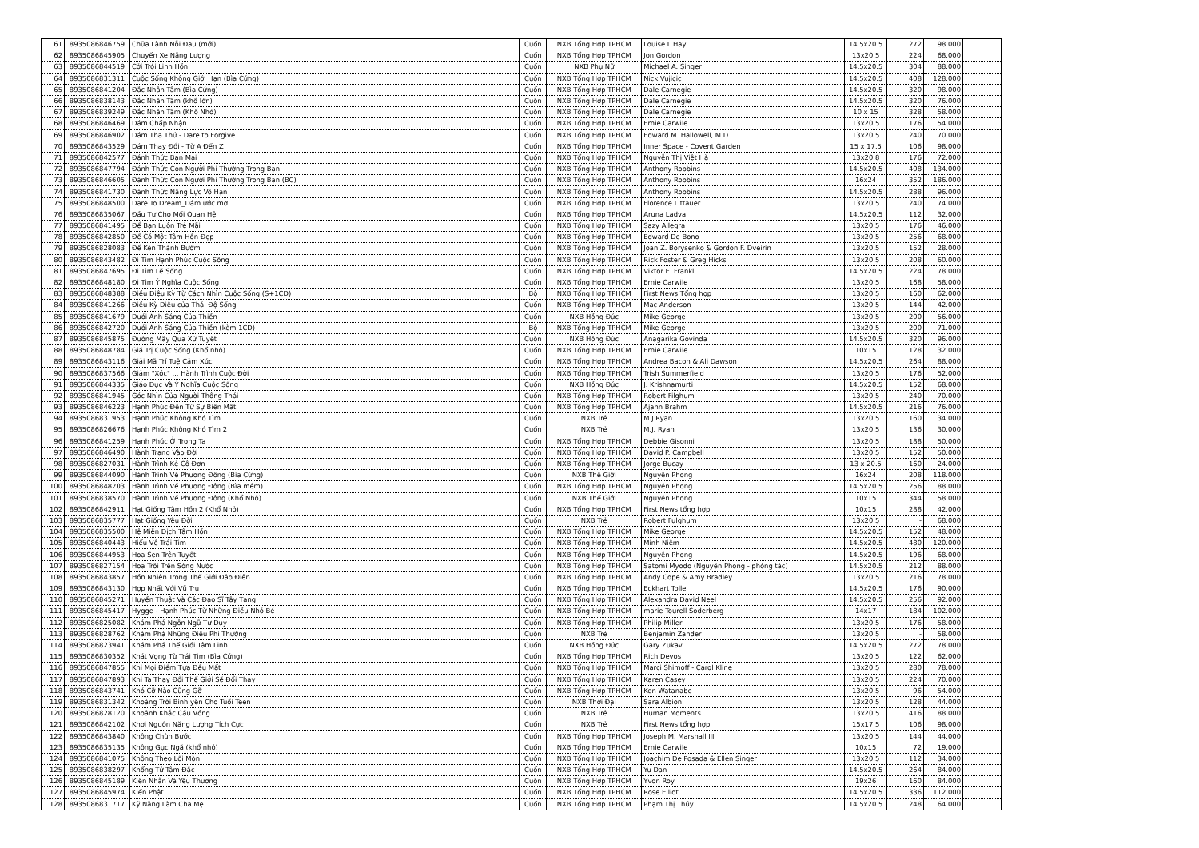| 61 | 8935086846759 | Chữa Lành Nỗi Đau (mới) | Cuốn | NXB Tổng Hợp TPHCM | Louise L.Hay | 14.5x20.5 | 272 | 98.000 | |
| 62 | 8935086845905 | Chuyến Xe Năng Lượng | Cuốn | NXB Tổng Hợp TPHCM | Jon Gordon | 13x20.5 | 224 | 68.000 | |
| 63 | 8935086844519 | Cởi Trói Linh Hồn | Cuốn | NXB Phụ Nữ | Michael A. Singer | 14.5x20.5 | 304 | 88.000 | |
| 64 | 8935086831311 | Cuộc Sống Không Giới Hạn (Bìa Cứng) | Cuốn | NXB Tổng Hợp TPHCM | Nick Vujicic | 14.5x20.5 | 408 | 128.000 | |
| 65 | 8935086841204 | Đắc Nhân Tâm (Bìa Cứng) | Cuốn | NXB Tổng Hợp TPHCM | Dale Carnegie | 14.5x20.5 | 320 | 98.000 | |
| 66 | 8935086838143 | Đắc Nhân Tâm (khổ lớn) | Cuốn | NXB Tổng Hợp TPHCM | Dale Carnegie | 14.5x20.5 | 320 | 76.000 | |
| 67 | 8935086839249 | Đắc Nhân Tâm (Khổ Nhỏ) | Cuốn | NXB Tổng Hợp TPHCM | Dale Carnegie | 10 x 15 | 328 | 58.000 | |
| 68 | 8935086846469 | Dám Chấp Nhận | Cuốn | NXB Tổng Hợp TPHCM | Ernie Carwile | 13x20.5 | 176 | 54.000 | |
| 69 | 8935086846902 | Dám Tha Thứ - Dare to Forgive | Cuốn | NXB Tổng Hợp TPHCM | Edward M. Hallowell, M.D. | 13x20.5 | 240 | 70.000 | |
| 70 | 8935086843529 | Dám Thay Đổi - Từ A Đến Z | Cuốn | NXB Tổng Hợp TPHCM | Inner Space - Covent Garden | 15 x 17.5 | 106 | 98.000 | |
| 71 | 8935086842577 | Đánh Thức Ban Mai | Cuốn | NXB Tổng Hợp TPHCM | Nguyễn Thị Việt Hà | 13x20.8 | 176 | 72.000 | |
| 72 | 8935086847794 | Đánh Thức Con Người Phi Thường Trong Bạn | Cuốn | NXB Tổng Hợp TPHCM | Anthony Robbins | 14.5x20.5 | 408 | 134.000 | |
| 73 | 8935086846605 | Đánh Thức Con Người Phi Thường Trong Bạn (BC) | Cuốn | NXB Tổng Hợp TPHCM | Anthony Robbins | 16x24 | 352 | 186.000 | |
| 74 | 8935086841730 | Đánh Thức Năng Lực Vô Hạn | Cuốn | NXB Tổng Hợp TPHCM | Anthony Robbins | 14.5x20.5 | 288 | 96.000 | |
| 75 | 8935086848500 | Dare To Dream_Dám ước mơ | Cuốn | NXB Tổng Hợp TPHCM | Florence Littauer | 13x20.5 | 240 | 74.000 | |
| 76 | 8935086835067 | Đầu Tư Cho Mối Quan Hệ | Cuốn | NXB Tổng Hợp TPHCM | Aruna Ladva | 14.5x20.5 | 112 | 32.000 | |
| 77 | 8935086841495 | Để Bạn Luôn Trẻ Mãi | Cuốn | NXB Tổng Hợp TPHCM | Sazy Allegra | 13x20.5 | 176 | 46.000 | |
| 78 | 8935086842850 | Để Có Một Tâm Hồn Đẹp | Cuốn | NXB Tổng Hợp TPHCM | Edward De Bono | 13x20.5 | 256 | 68.000 | |
| 79 | 8935086828083 | Để Kén Thành Bướm | Cuốn | NXB Tổng Hợp TPHCM | Joan Z. Borysenko & Gordon F. Dveirin | 13x20,5 | 152 | 28.000 | |
| 80 | 8935086843482 | Đi Tìm Hạnh Phúc Cuộc Sống | Cuốn | NXB Tổng Hợp TPHCM | Rick Foster & Greg Hicks | 13x20.5 | 208 | 60.000 | |
| 81 | 8935086847695 | Đi Tìm Lẽ Sống | Cuốn | NXB Tổng Hợp TPHCM | Viktor E. Frankl | 14.5x20.5 | 224 | 78.000 | |
| 82 | 8935086848180 | Đi Tìm Ý Nghĩa Cuộc Sống | Cuốn | NXB Tổng Hợp TPHCM | Ernie Carwile | 13x20.5 | 168 | 58.000 | |
| 83 | 8935086848388 | Điều Diệu Kỳ Từ Cách Nhìn Cuộc Sống (S+1CD) | Bộ | NXB Tổng Hợp TPHCM | First News Tổng hợp | 13x20.5 | 160 | 62.000 | |
| 84 | 8935086841266 | Điều Kỳ Diệu của Thái Độ Sống | Cuốn | NXB Tổng Hợp TPHCM | Mac Anderson | 13x20.5 | 144 | 42.000 | |
| 85 | 8935086841679 | Dưới Ánh Sáng Của Thiền | Cuốn | NXB Hồng Đức | Mike George | 13x20.5 | 200 | 56.000 | |
| 86 | 8935086842720 | Dưới Ánh Sáng Của Thiền (kèm 1CD) | Bộ | NXB Tổng Hợp TPHCM | Mike George | 13x20.5 | 200 | 71.000 | |
| 87 | 8935086845875 | Đường Mây Qua Xứ Tuyết | Cuốn | NXB Hồng Đức | Anagarika Govinda | 14.5x20.5 | 320 | 96.000 | |
| 88 | 8935086848784 | Giá Trị Cuộc Sống (Khổ nhỏ) | Cuốn | NXB Tổng Hợp TPHCM | Ernie Carwile | 10x15 | 128 | 32.000 | |
| 89 | 8935086843116 | Giải Mã Trí Tuệ Cảm Xúc | Cuốn | NXB Tổng Hợp TPHCM | Andrea Bacon & Ali Dawson | 14.5x20.5 | 264 | 88.000 | |
| 90 | 8935086837566 | Giảm "Xóc" ... Hành Trình Cuộc Đời | Cuốn | NXB Tổng Hợp TPHCM | Trish Summerfield | 13x20.5 | 176 | 52.000 | |
| 91 | 8935086844335 | Giáo Dục Và Ý Nghĩa Cuộc Sống | Cuốn | NXB Hồng Đức | J. Krishnamurti | 14.5x20.5 | 152 | 68.000 | |
| 92 | 8935086841945 | Góc Nhìn Của Người Thông Thái | Cuốn | NXB Tổng Hợp TPHCM | Robert Filghum | 13x20.5 | 240 | 70.000 | |
| 93 | 8935086846223 | Hạnh Phúc Đến Từ Sự Biến Mất | Cuốn | NXB Tổng Hợp TPHCM | Ajahn Brahm | 14.5x20.5 | 216 | 76.000 | |
| 94 | 8935086831953 | Hạnh Phúc Không Khó Tìm 1 | Cuốn | NXB Trẻ | M.J.Ryan | 13x20.5 | 160 | 34.000 | |
| 95 | 8935086826676 | Hạnh Phúc Không Khó Tìm 2 | Cuốn | NXB Trẻ | M.J. Ryan | 13x20.5 | 136 | 30.000 | |
| 96 | 8935086841259 | Hạnh Phúc Ở Trong Ta | Cuốn | NXB Tổng Hợp TPHCM | Debbie Gisonni | 13x20.5 | 188 | 50.000 | |
| 97 | 8935086846490 | Hành Trang Vào Đời | Cuốn | NXB Tổng Hợp TPHCM | David P. Campbell | 13x20.5 | 152 | 50.000 | |
| 98 | 8935086827031 | Hành Trình Kẻ Cô Đơn | Cuốn | NXB Tổng Hợp TPHCM | Jorge Bucay | 13 x 20.5 | 160 | 24.000 | |
| 99 | 8935086844090 | Hành Trình Về Phương Đông (Bìa Cứng) | Cuốn | NXB Thế Giới | Nguyên Phong | 16x24 | 208 | 118.000 | |
| 100 | 8935086848203 | Hành Trình Về Phương Đông (Bìa mềm) | Cuốn | NXB Tổng Hợp TPHCM | Nguyên Phong | 14.5x20.5 | 256 | 88.000 | |
| 101 | 8935086838570 | Hành Trình Về Phương Đông (Khổ Nhỏ) | Cuốn | NXB Thế Giới | Nguyên Phong | 10x15 | 344 | 58.000 | |
| 102 | 8935086842911 | Hạt Giống Tâm Hồn 2 (Khổ Nhỏ) | Cuốn | NXB Tổng Hợp TPHCM | First News tổng hợp | 10x15 | 288 | 42.000 | |
| 103 | 8935086835777 | Hạt Giống Yêu Đời | Cuốn | NXB Trẻ | Robert Fulghum | 13x20.5 | - | 68.000 | |
| 104 | 8935086835500 | Hệ Miễn Dịch Tâm Hồn | Cuốn | NXB Tổng Hợp TPHCM | Mike George | 14.5x20.5 | 152 | 48.000 | |
| 105 | 8935086840443 | Hiểu Về Trái Tim | Cuốn | NXB Tổng Hợp TPHCM | Minh Niệm | 14.5x20.5 | 480 | 120.000 | |
| 106 | 8935086844953 | Hoa Sen Trên Tuyết | Cuốn | NXB Tổng Hợp TPHCM | Nguyên Phong | 14.5x20.5 | 196 | 68.000 | |
| 107 | 8935086827154 | Hoa Trôi Trên Sóng Nước | Cuốn | NXB Tổng Hợp TPHCM | Satomi Myodo (Nguyên Phong - phóng tác) | 14.5x20.5 | 212 | 88.000 | |
| 108 | 8935086843857 | Hồn Nhiên Trong Thế Giới Đảo Điên | Cuốn | NXB Tổng Hợp TPHCM | Andy Cope & Amy Bradley | 13x20.5 | 216 | 78.000 | |
| 109 | 8935086843130 | Hợp Nhất Với Vũ Trụ | Cuốn | NXB Tổng Hợp TPHCM | Eckhart Tolle | 14.5x20.5 | 176 | 90.000 | |
| 110 | 8935086845271 | Huyền Thuật Và Các Đạo Sĩ Tây Tạng | Cuốn | NXB Tổng Hợp TPHCM | Alexandra David Neel | 14.5x20.5 | 256 | 92.000 | |
| 111 | 8935086845417 | Hygge - Hạnh Phúc Từ Những Điều Nhỏ Bé | Cuốn | NXB Tổng Hợp TPHCM | marie Tourell Soderberg | 14x17 | 184 | 102.000 | |
| 112 | 8935086825082 | Khám Phá Ngôn Ngữ Tư Duy | Cuốn | NXB Tổng Hợp TPHCM | Philip Miller | 13x20.5 | 176 | 58.000 | |
| 113 | 8935086828762 | Khám Phá Những Điều Phi Thường | Cuốn | NXB Trẻ | Benjamin Zander | 13x20.5 | - | 58.000 | |
| 114 | 8935086823941 | Khám Phá Thế Giới Tâm Linh | Cuốn | NXB Hồng Đức | Gary Zukav | 14.5x20.5 | 272 | 78.000 | |
| 115 | 8935086830352 | Khát Vọng Từ Trái Tim (Bìa Cứng) | Cuốn | NXB Tổng Hợp TPHCM | Rich Devos | 13x20.5 | 122 | 62.000 | |
| 116 | 8935086847855 | Khi Mọi Điểm Tựa Đều Mất | Cuốn | NXB Tổng Hợp TPHCM | Marci Shimoff - Carol Kline | 13x20.5 | 280 | 78.000 | |
| 117 | 8935086847893 | Khi Ta Thay Đổi Thế Giới Sẽ Đổi Thay | Cuốn | NXB Tổng Hợp TPHCM | Karen Casey | 13x20.5 | 224 | 70.000 | |
| 118 | 8935086843741 | Khó Cỡ Nào Cũng Gỡ | Cuốn | NXB Tổng Hợp TPHCM | Ken Watanabe | 13x20.5 | 96 | 54.000 | |
| 119 | 8935086831342 | Khoảng Trời Bình yên Cho Tuổi Teen | Cuốn | NXB Thời Đại | Sara Albion | 13x20.5 | 128 | 44.000 | |
| 120 | 8935086828120 | Khoảnh Khắc Cầu Vồng | Cuốn | NXB Trẻ | Human Moments | 13x20.5 | 416 | 88.000 | |
| 121 | 8935086842102 | Khơi Nguồn Năng Lượng Tích Cực | Cuốn | NXB Trẻ | First News tổng hợp | 15x17.5 | 106 | 98.000 | |
| 122 | 8935086843840 | Không Chùn Bước | Cuốn | NXB Tổng Hợp TPHCM | Joseph M. Marshall III | 13x20.5 | 144 | 44.000 | |
| 123 | 8935086835135 | Không Gục Ngã (khổ nhỏ) | Cuốn | NXB Tổng Hợp TPHCM | Ernie Carwile | 10x15 | 72 | 19.000 | |
| 124 | 8935086841075 | Không Theo Lối Mòn | Cuốn | NXB Tổng Hợp TPHCM | Joachim De Posada & Ellen Singer | 13x20.5 | 112 | 34.000 | |
| 125 | 8935086838297 | Khổng Tử Tâm Đắc | Cuốn | NXB Tổng Hợp TPHCM | Yu Dan | 14.5x20.5 | 264 | 84.000 | |
| 126 | 8935086845189 | Kiên Nhẫn Và Yêu Thương | Cuốn | NXB Tổng Hợp TPHCM | Yvon Roy | 19x26 | 160 | 84.000 | |
| 127 | 8935086845974 | Kiến Phật | Cuốn | NXB Tổng Hợp TPHCM | Rose Elliot | 14.5x20.5 | 336 | 112.000 | |
| 128 | 8935086831717 | Kỹ Năng Làm Cha Mẹ | Cuốn | NXB Tổng Hợp TPHCM | Phạm Thị Thúy | 14.5x20.5 | 248 | 64.000 | |